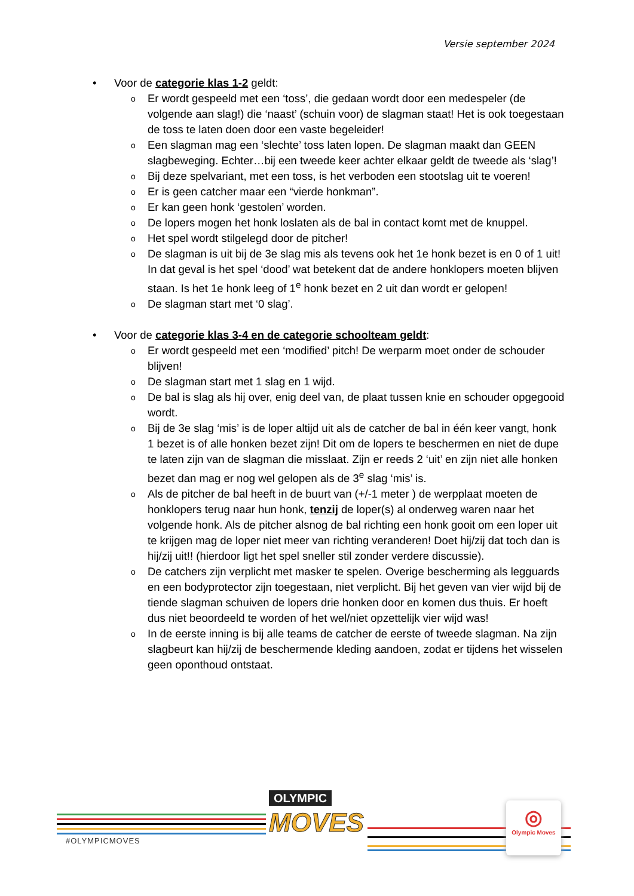Versie september 2024
• Voor de categorie klas 1-2 geldt:
o Er wordt gespeeld met een ‘toss’, die gedaan wordt door een medespeler (de volgende aan slag!) die ‘naast’ (schuin voor) de slagman staat! Het is ook toegestaan de toss te laten doen door een vaste begeleider!
o Een slagman mag een ‘slechte’ toss laten lopen. De slagman maakt dan GEEN slagbeweging. Echter…bij een tweede keer achter elkaar geldt de tweede als ‘slag’!
o Bij deze spelvariant, met een toss, is het verboden een stootslag uit te voeren!
o Er is geen catcher maar een “vierde honkman”.
o Er kan geen honk ‘gestolen’ worden.
o De lopers mogen het honk loslaten als de bal in contact komt met de knuppel.
o Het spel wordt stilgelegd door de pitcher!
o De slagman is uit bij de 3e slag mis als tevens ook het 1e honk bezet is en 0 of 1 uit! In dat geval is het spel ‘dood’ wat betekent dat de andere honklopers moeten blijven staan. Is het 1e honk leeg of 1<sup>e</sup> honk bezet en 2 uit dan wordt er gelopen!
o De slagman start met ‘0 slag’.
• Voor de categorie klas 3-4 en de categorie schoolteam geldt:
o Er wordt gespeeld met een ‘modified’ pitch! De werparm moet onder de schouder blijven!
o De slagman start met 1 slag en 1 wijd.
o De bal is slag als hij over, enig deel van, de plaat tussen knie en schouder opgegooid wordt.
o Bij de 3e slag ‘mis’ is de loper altijd uit als de catcher de bal in één keer vangt, honk 1 bezet is of alle honken bezet zijn! Dit om de lopers te beschermen en niet de dupe te laten zijn van de slagman die misslaat. Zijn er reeds 2 ‘uit’ en zijn niet alle honken bezet dan mag er nog wel gelopen als de 3<sup>e</sup> slag ‘mis’ is.
o Als de pitcher de bal heeft in de buurt van (+/-1 meter ) de werpplaat moeten de honklopers terug naar hun honk, tenzij de loper(s) al onderweg waren naar het volgende honk. Als de pitcher alsnog de bal richting een honk gooit om een loper uit te krijgen mag de loper niet meer van richting veranderen! Doet hij/zij dat toch dan is hij/zij uit!! (hierdoor ligt het spel sneller stil zonder verdere discussie).
o De catchers zijn verplicht met masker te spelen. Overige bescherming als legguards en een bodyprotector zijn toegestaan, niet verplicht. Bij het geven van vier wijd bij de tiende slagman schuiven de lopers drie honken door en komen dus thuis. Er hoeft dus niet beoordeeld te worden of het wel/niet opzettelijk vier wijd was!
o In de eerste inning is bij alle teams de catcher de eerste of tweede slagman. Na zijn slagbeurt kan hij/zij de beschermende kleding aandoen, zodat er tijdens het wisselen geen oponthoud ontstaat.
#OLYMPICMOVES
OLYMPIC
MOVES
◎
Olympic Moves